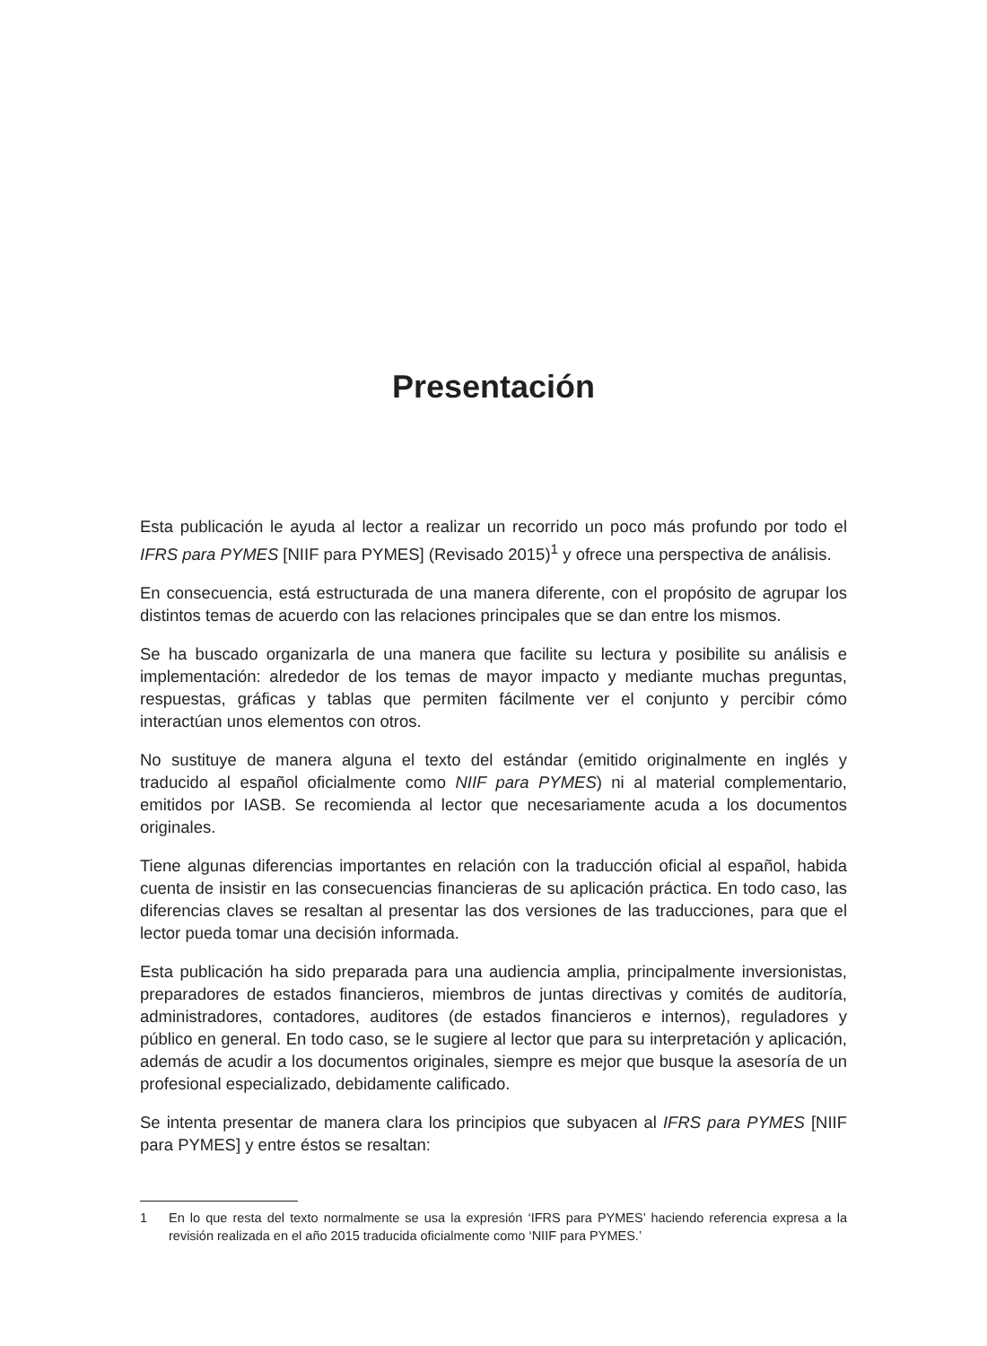Presentación
Esta publicación le ayuda al lector a realizar un recorrido un poco más profundo por todo el IFRS para PYMES [NIIF para PYMES] (Revisado 2015)<sup>1</sup> y ofrece una perspectiva de análisis.
En consecuencia, está estructurada de una manera diferente, con el propósito de agrupar los distintos temas de acuerdo con las relaciones principales que se dan entre los mismos.
Se ha buscado organizarla de una manera que facilite su lectura y posibilite su análisis e implementación: alrededor de los temas de mayor impacto y mediante muchas preguntas, respuestas, gráficas y tablas que permiten fácilmente ver el conjunto y percibir cómo interactúan unos elementos con otros.
No sustituye de manera alguna el texto del estándar (emitido originalmente en inglés y traducido al español oficialmente como NIIF para PYMES) ni al material complementario, emitidos por IASB. Se recomienda al lector que necesariamente acuda a los documentos originales.
Tiene algunas diferencias importantes en relación con la traducción oficial al español, habida cuenta de insistir en las consecuencias financieras de su aplicación práctica. En todo caso, las diferencias claves se resaltan al presentar las dos versiones de las traducciones, para que el lector pueda tomar una decisión informada.
Esta publicación ha sido preparada para una audiencia amplia, principalmente inversionistas, preparadores de estados financieros, miembros de juntas directivas y comités de auditoría, administradores, contadores, auditores (de estados financieros e internos), reguladores y público en general. En todo caso, se le sugiere al lector que para su interpretación y aplicación, además de acudir a los documentos originales, siempre es mejor que busque la asesoría de un profesional especializado, debidamente calificado.
Se intenta presentar de manera clara los principios que subyacen al IFRS para PYMES [NIIF para PYMES] y entre éstos se resaltan:
1 En lo que resta del texto normalmente se usa la expresión ‘IFRS para PYMES’ haciendo referencia expresa a la revisión realizada en el año 2015 traducida oficialmente como ‘NIIF para PYMES.’